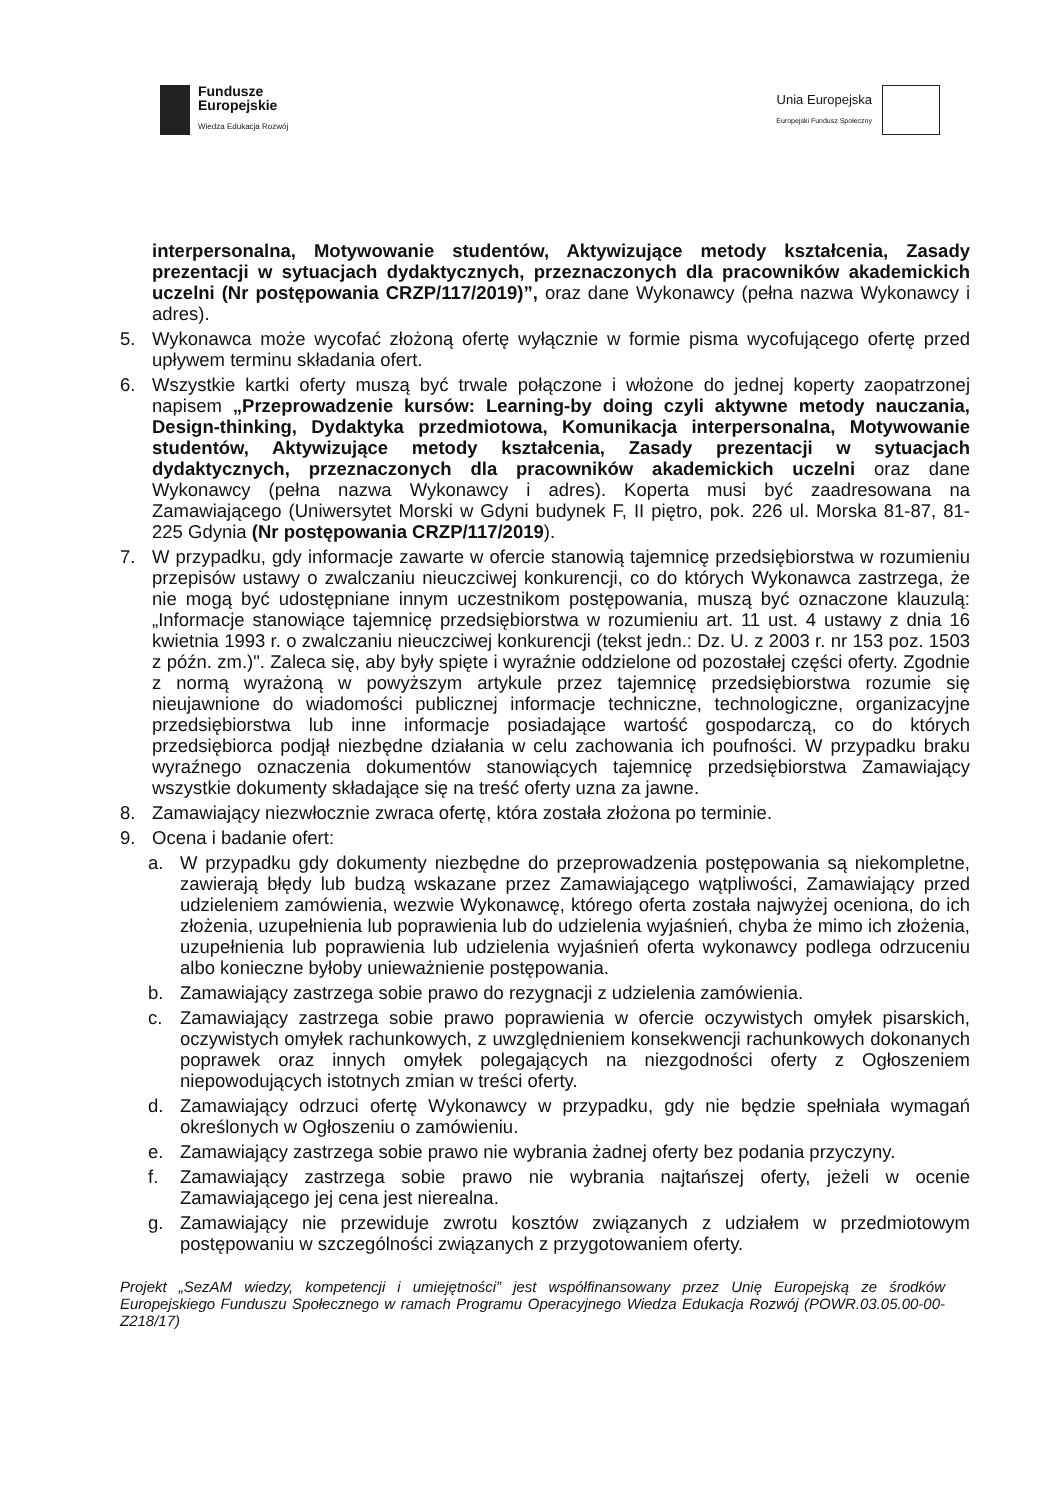Fundusze
Europejskie
Wiedza Edukacja Rozwój
Unia Europejska
Europejski Fundusz Społeczny
interpersonalna, Motywowanie studentów, Aktywizujące metody kształcenia, Zasady prezentacji w sytuacjach dydaktycznych, przeznaczonych dla pracowników akademickich uczelni (Nr postępowania CRZP/117/2019)”, oraz dane Wykonawcy (pełna nazwa Wykonawcy i adres).
5. Wykonawca może wycofać złożoną ofertę wyłącznie w formie pisma wycofującego ofertę przed upływem terminu składania ofert.
6. Wszystkie kartki oferty muszą być trwale połączone i włożone do jednej koperty zaopatrzonej napisem „Przeprowadzenie kursów: Learning-by doing czyli aktywne metody nauczania, Design-thinking, Dydaktyka przedmiotowa, Komunikacja interpersonalna, Motywowanie studentów, Aktywizujące metody kształcenia, Zasady prezentacji w sytuacjach dydaktycznych, przeznaczonych dla pracowników akademickich uczelni oraz dane Wykonawcy (pełna nazwa Wykonawcy i adres). Koperta musi być zaadresowana na Zamawiającego (Uniwersytet Morski w Gdyni budynek F, II piętro, pok. 226 ul. Morska 81-87, 81-225 Gdynia (Nr postępowania CRZP/117/2019).
7. W przypadku, gdy informacje zawarte w ofercie stanowią tajemnicę przedsiębiorstwa w rozumieniu przepisów ustawy o zwalczaniu nieuczciwej konkurencji, co do których Wykonawca zastrzega, że nie mogą być udostępniane innym uczestnikom postępowania, muszą być oznaczone klauzulą: „Informacje stanowiące tajemnicę przedsiębiorstwa w rozumieniu art. 11 ust. 4 ustawy z dnia 16 kwietnia 1993 r. o zwalczaniu nieuczciwej konkurencji (tekst jedn.: Dz. U. z 2003 r. nr 153 poz. 1503 z późn. zm.)". Zaleca się, aby były spięte i wyraźnie oddzielone od pozostałej części oferty. Zgodnie z normą wyrażoną w powyższym artykule przez tajemnicę przedsiębiorstwa rozumie się nieujawnione do wiadomości publicznej informacje techniczne, technologiczne, organizacyjne przedsiębiorstwa lub inne informacje posiadające wartość gospodarczą, co do których przedsiębiorca podjął niezbędne działania w celu zachowania ich poufności. W przypadku braku wyraźnego oznaczenia dokumentów stanowiących tajemnicę przedsiębiorstwa Zamawiający wszystkie dokumenty składające się na treść oferty uzna za jawne.
8. Zamawiający niezwłocznie zwraca ofertę, która została złożona po terminie.
9. Ocena i badanie ofert:
a. W przypadku gdy dokumenty niezbędne do przeprowadzenia postępowania są niekompletne, zawierają błędy lub budzą wskazane przez Zamawiającego wątpliwości, Zamawiający przed udzieleniem zamówienia, wezwie Wykonawcę, którego oferta została najwyżej oceniona, do ich złożenia, uzupełnienia lub poprawienia lub do udzielenia wyjaśnień, chyba że mimo ich złożenia, uzupełnienia lub poprawienia lub udzielenia wyjaśnień oferta wykonawcy podlega odrzuceniu albo konieczne byłoby unieważnienie postępowania.
b. Zamawiający zastrzega sobie prawo do rezygnacji z udzielenia zamówienia.
c. Zamawiający zastrzega sobie prawo poprawienia w ofercie oczywistych omyłek pisarskich, oczywistych omyłek rachunkowych, z uwzględnieniem konsekwencji rachunkowych dokonanych poprawek oraz innych omyłek polegających na niezgodności oferty z Ogłoszeniem niepowodujących istotnych zmian w treści oferty.
d. Zamawiający odrzuci ofertę Wykonawcy w przypadku, gdy nie będzie spełniała wymagań określonych w Ogłoszeniu o zamówieniu.
e. Zamawiający zastrzega sobie prawo nie wybrania żadnej oferty bez podania przyczyny.
f. Zamawiający zastrzega sobie prawo nie wybrania najtańszej oferty, jeżeli w ocenie Zamawiającego jej cena jest nierealna.
g. Zamawiający nie przewiduje zwrotu kosztów związanych z udziałem w przedmiotowym postępowaniu w szczególności związanych z przygotowaniem oferty.
Projekt „SezAM wiedzy, kompetencji i umiejętności” jest współfinansowany przez Unię Europejską ze środków Europejskiego Funduszu Społecznego w ramach Programu Operacyjnego Wiedza Edukacja Rozwój (POWR.03.05.00-00-Z218/17)